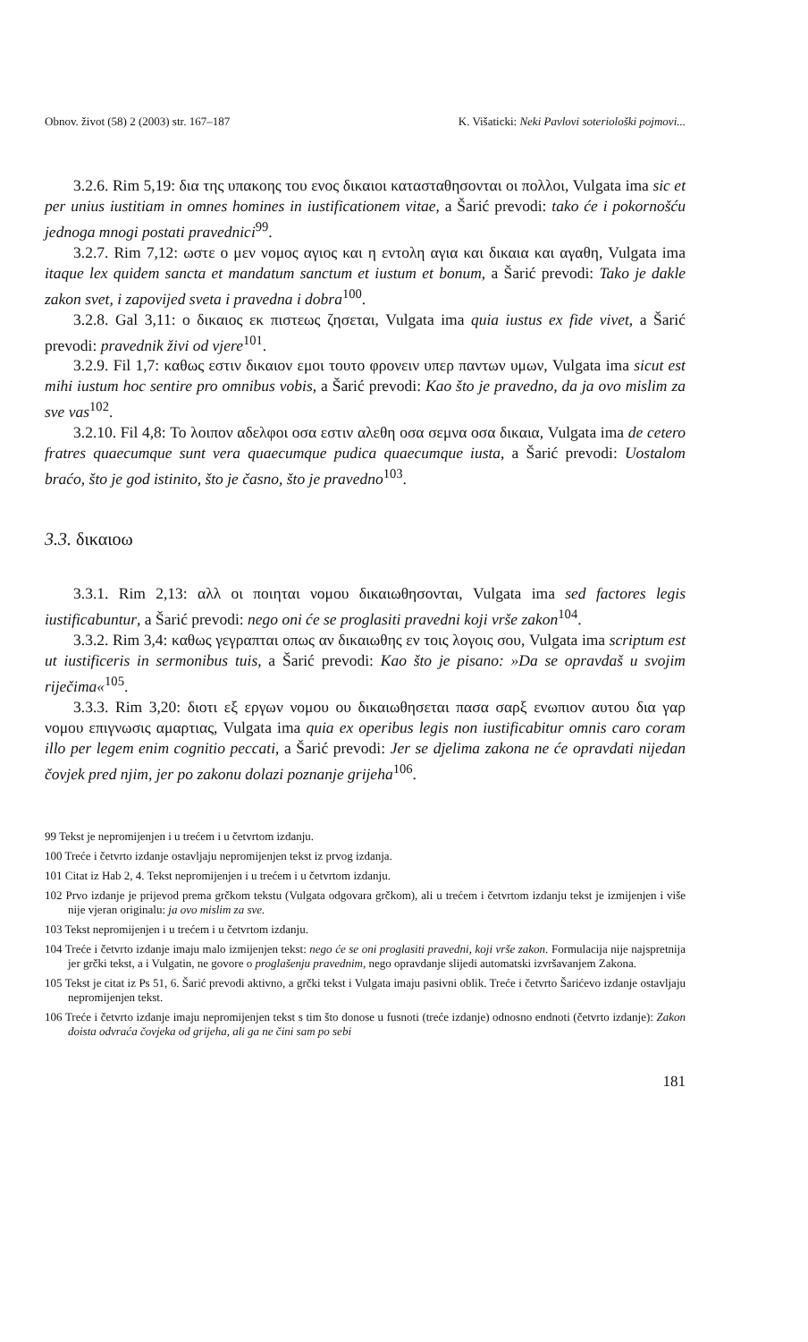Obnov. život (58) 2 (2003) str. 167–187 K. Višaticki: Neki Pavlovi soteriološki pojmovi...
3.2.6. Rim 5,19: δια της υπακοης του ενος δικαιοι κατασταθησονται οι πολλοι, Vulgata ima sic et per unius iustitiam in omnes homines in iustificationem vitae, a Šarić prevodi: tako će i pokornošću jednoga mnogi postati pravednici<sup>99</sup>.
3.2.7. Rim 7,12: ωστε ο μεν νομος αγιος και η εντολη αγια και δικαια και αγαθη, Vulgata ima itaque lex quidem sancta et mandatum sanctum et iustum et bonum, a Šarić prevodi: Tako je dakle zakon svet, i zapovijed sveta i pravedna i dobra<sup>100</sup>.
3.2.8. Gal 3,11: ο δικαιος εκ πιστεως ζησεται, Vulgata ima quia iustus ex fide vivet, a Šarić prevodi: pravednik živi od vjere<sup>101</sup>.
3.2.9. Fil 1,7: καθως εστιν δικαιον εμοι τουτο φρονειν υπερ παντων υμων, Vulgata ima sicut est mihi iustum hoc sentire pro omnibus vobis, a Šarić prevodi: Kao što je pravedno, da ja ovo mislim za sve vas<sup>102</sup>.
3.2.10. Fil 4,8: Το λοιπον αδελφοι οσα εστιν αλεθη οσα σεμνα οσα δικαια, Vulgata ima de cetero fratres quaecumque sunt vera quaecumque pudica quaecumque iusta, a Šarić prevodi: Uostalom braćo, što je god istinito, što je časno, što je pravedno<sup>103</sup>.
3.3. δικαιοω
3.3.1. Rim 2,13: αλλ οι ποιηται νομου δικαιωθησονται, Vulgata ima sed factores legis iustificabuntur, a Šarić prevodi: nego oni će se proglasiti pravedni koji vrše zakon<sup>104</sup>.
3.3.2. Rim 3,4: καθως γεγραπται οπως αν δικαιωθης εν τοις λογοις σου, Vulgata ima scriptum est ut iustificeris in sermonibus tuis, a Šarić prevodi: Kao što je pisano: »Da se opravdaš u svojim riječima«<sup>105</sup>.
3.3.3. Rim 3,20: διοτι εξ εργων νομου ου δικαιωθησεται πασα σαρξ ενωπιον αυτου δια γαρ νομου επιγνωσις αμαρτιας, Vulgata ima quia ex operibus legis non iustificabitur omnis caro coram illo per legem enim cognitio peccati, a Šarić prevodi: Jer se djelima zakona ne će opravdati nijedan čovjek pred njim, jer po zakonu dolazi poznanje grijeha<sup>106</sup>.
99 Tekst je nepromijenjen i u trećem i u četvrtom izdanju.
100 Treće i četvrto izdanje ostavljaju nepromijenjen tekst iz prvog izdanja.
101 Citat iz Hab 2, 4. Tekst nepromijenjen i u trećem i u četvrtom izdanju.
102 Prvo izdanje je prijevod prema grčkom tekstu (Vulgata odgovara grčkom), ali u trećem i četvrtom izdanju tekst je izmijenjen i više nije vjeran originalu: ja ovo mislim za sve.
103 Tekst nepromijenjen i u trećem i u četvrtom izdanju.
104 Treće i četvrto izdanje imaju malo izmijenjen tekst: nego će se oni proglasiti pravedni, koji vrše zakon. Formulacija nije najspretnija jer grčki tekst, a i Vulgatin, ne govore o proglašenju pravednim, nego opravdanje slijedi automatski izvršavanjem Zakona.
105 Tekst je citat iz Ps 51, 6. Šarić prevodi aktivno, a grčki tekst i Vulgata imaju pasivni oblik. Treće i četvrto Šarićevo izdanje ostavljaju nepromijenjen tekst.
106 Treće i četvrto izdanje imaju nepromijenjen tekst s tim što donose u fusnoti (treće izdanje) odnosno endnoti (četvrto izdanje): Zakon doista odvraća čovjeka od grijeha, ali ga ne čini sam po sebi
181